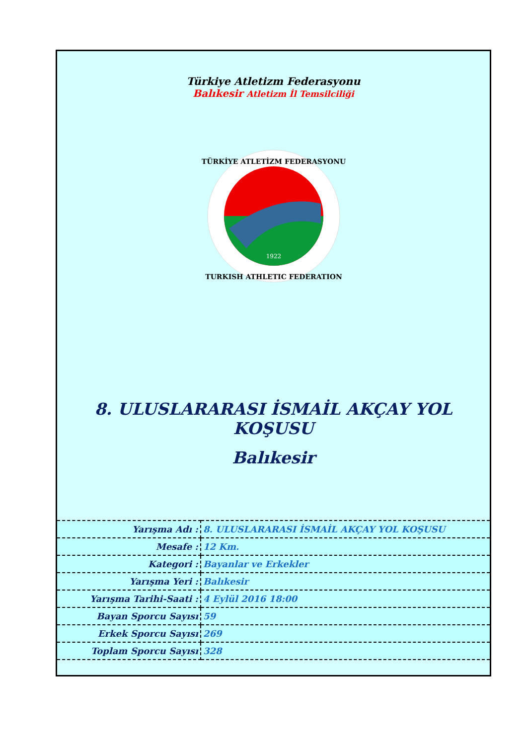Türkiye Atletizm Federasyonu
Balıkesir Atletizm İl Temsilciliği
1922
TÜRKİYE ATLETİZM FEDERASYONU
TURKISH ATHLETIC FEDERATION
8. ULUSLARARASI İSMAİL AKÇAY YOL KOŞUSU
Balıkesir
| Yarışma Adı : | 8. ULUSLARARASI İSMAİL AKÇAY YOL KOŞUSU |
| Mesafe : | 12 Km. |
| Kategori : | Bayanlar ve Erkekler |
| Yarışma Yeri : | Balıkesir |
| Yarışma Tarihi-Saati : | 4 Eylül 2016 18:00 |
| Bayan Sporcu Sayısı | 59 |
| Erkek Sporcu Sayısı | 269 |
| Toplam Sporcu Sayısı | 328 |